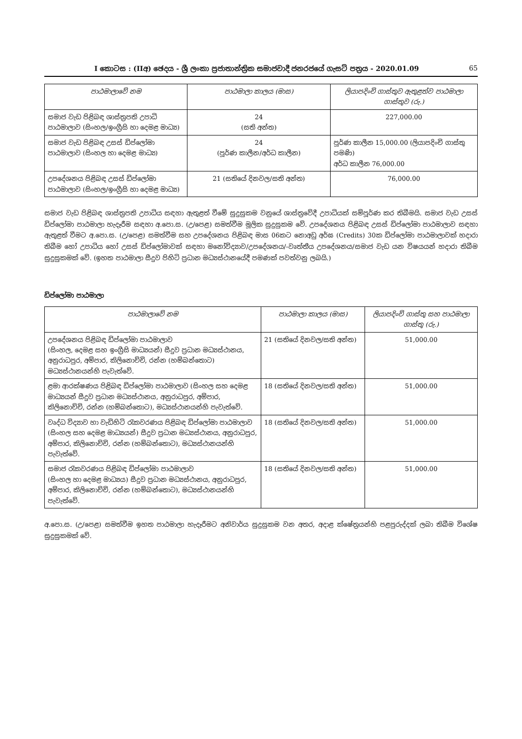I කොටස : (IIඅ) ඡෙදය - ශ්‍රී ලංකා ප්‍රජාතාන්ත්‍රික සමාජවාදී ජනරජයේ ගැසට් පත්‍රය - 2020.01.09 65
| පාඨමාලාවේ නම | පාඨමාලා කාලය (මාස) | ලියාපදිංචි ගාස්තුව ඇතුළත්ව පාඨමාලා ගාස්තුව (රු.) |
| --- | --- | --- |
| සමාජ වැඩ පිළිබඳ ශාස්ත්‍රපති උපාධි පාඨමාලාව (සිංහල/ඉංග්‍රීසි හා දෙමළ මාධ්‍ය) | 24 (සති අන්ත) | 227,000.00 |
| සමාජ වැඩ පිළිබඳ උසස් ඩිප්ලෝමා පාඨමාලාව (සිංහල හා දෙමළ මාධ්‍ය) | 24 (පූර්ණ කාලීන/අර්ධ කාලීන) | පූර්ණ කාලීන 15,000.00 (ලියාපදිංචි ගාස්තු පමණි) අර්ධ කාලීන 76,000.00 |
| උපදේශනය පිළිබඳ උසස් ඩිප්ලෝමා පාඨමාලාව (සිංහල/ඉංග්‍රීසි හා දෙමළ මාධ්‍ය) | 21 (සතියේ දිනවල/සති අන්ත) | 76,000.00 |
සමාජ වැඩ පිළිබඳ ශාස්ත්‍රපති උපාධිය සඳහා ඇතුළත් වීමේ සුදුසුකම වනුයේ ශාස්ත්‍රවේදී උපාධියක් සම්පූර්ණ කර තිබීමයි. සමාජ වැඩ උසස් ඩිප්ලෝමා පාඨමාලා හැදෑරීම සඳහා අ.පො.ස. (උ/පෙළ) සමත්වීම මූලික සුදුසුකම වේ. උපදේශනය පිළිබඳ උසස් ඩිප්ලෝමා පාඨමාලාව සඳහා ඇතුළත් වීමට අ.පො.ස. (උ/පෙළ) සමත්වීම සහ උපදේශනය පිළිබඳ මාස 06කට නොඅඩු අර්ඝ (Credits) 30ක ඩිප්ලෝමා පාඨමාලාවක් හදාරා තිබීම හෝ උපාධිය හෝ උසස් ඩිප්ලෝමාවක් සඳහා මනෝවිද්‍යාව/උපදේශනය/-වෘත්තීය උපදේශනය/සමාජ වැඩ යන විෂයයන් හදාරා තිබීම සුදුසුකමක් වේ. (ඉහත පාඨමාලා සීදුව පිහිටි ප්‍රධාන මධ්‍යස්ථානයේදී පමණක් පවත්වනු ලබයි.)
ඩිප්ලෝමා පාඨමාලා
| පාඨමාලාවේ නම | පාඨමාලා කාලය (මාස) | ලියාපදිංචි ගාස්තු සහ පාඨමාලා ගාස්තු (රු.) |
| --- | --- | --- |
| උපදේශනය පිළිබඳ ඩිප්ලෝමා පාඨමාලාව (සිංහල, දෙමළ සහ ඉංග්‍රීසි මාධ්‍යයන්) සීදුව ප්‍රධාන මධ්‍යස්ථානය, අනුරාධපුර, අම්පාර, කිලිනොච්චි, රන්න (හම්බන්තොට) මධ්‍යස්ථානයන්හි පැවැත්වේ. | 21 (සතියේ දිනවල/සති අන්ත) | 51,000.00 |
| ළමා ආරක්ෂණය පිළිබඳ ඩිප්ලෝමා පාඨමාලාව (සිංහල සහ දෙමළ මාධ්‍යයන් සීදුව ප්‍රධාන මධ්‍යස්ථානය, අනුරාධපුර, අම්පාර, කිලිනොච්චි, රන්න (හම්බන්තොට), මධ්‍යස්ථානයන්හි පැවැත්වේ. | 18 (සතියේ දිනවල/සති අන්ත) | 51,000.00 |
| වෘද්ධ විද්‍යාව හා වැඩිහිටි රැකවරණය පිළිබඳ ඩිප්ලෝමා පාඨමාලාව (සිංහල සහ දෙමළ මාධ්‍යයන්) සීදුව ප්‍රධාන මධ්‍යස්ථානය, අනුරාධපුර, අම්පාර, කිලිනොච්චි, රන්න (හම්බන්තොට), මධ්‍යස්ථානයන්හි පැවැත්වේ. | 18 (සතියේ දිනවල/සති අන්ත) | 51,000.00 |
| සමාජ රැකවරණය පිළිබඳ ඩිප්ලෝමා පාඨමාලාව (සිංහල හා දෙමළ මාධ්‍යය) සීදුව ප්‍රධාන මධ්‍යස්ථානය, අනුරාධපුර, අම්පාර, කිලිනොච්චි, රන්න (හම්බන්තොට), මධ්‍යස්ථානයන්හි පැවැත්වේ. | 18 (සතියේ දිනවල/සති අන්ත) | 51,000.00 |
අ.පො.ස. (උ/පෙළ) සමත්වීම ඉහත පාඨමාලා හැදෑරීමට අනිවාර්ය සුදුසුකම වන අතර, අදාළ ක්ෂේත්‍රයන්හි පළපුරුද්දක් ලබා තිබීම විශේෂ සුදුසුකමක් වේ.